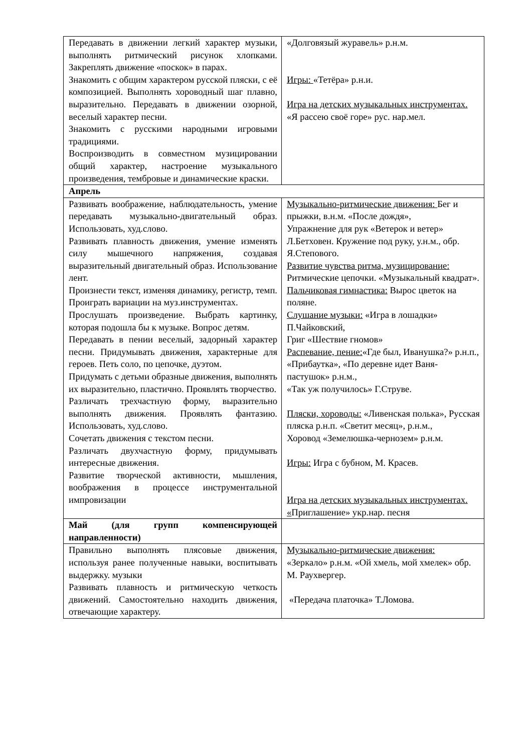| Передавать в движении легкий характер музыки, выполнять ритмический рисунок хлопками. Закреплять движение «поскок» в парах. Знакомить с общим характером русской пляски, с её композицией. Выполнять хороводный шаг плавно, выразительно. Передавать в движении озорной, веселый характер песни. Знакомить с русскими народными игровыми традициями. Воспроизводить в совместном музицировании общий характер, настроение музыкального произведения, тембровые и динамические краски. | «Долговязый журавель» р.н.м. Игры: «Тетёра» р.н.и. Игра на детских музыкальных инструментах. «Я рассею своё горе» рус. нар.мел. |
| Апрель | |
| Развивать воображение, наблюдательность, умение передавать музыкально-двигательный образ. Использовать, худ.слово. Развивать плавность движения, умение изменять силу мышечного напряжения, создавая выразительный двигательный образ. Использование лент. Произнести текст, изменяя динамику, регистр, темп. Проиграть вариации на муз.инструментах. Прослушать произведение. Выбрать картинку, которая подошла бы к музыке. Вопрос детям. Передавать в пении веселый, задорный характер песни. Придумывать движения, характерные для героев. Петь соло, по цепочке, дуэтом. Придумать с детьми образные движения, выполнять их выразительно, пластично. Проявлять творчество. Различать трехчастную форму, выразительно выполнять движения. Проявлять фантазию. Использовать, худ.слово. Сочетать движения с текстом песни. Различать двухчастную форму, придумывать интересные движения. Развитие творческой активности, мышления, воображения в процессе инструментальной импровизации | Музыкально-ритмические движения: Бег и прыжки, в.н.м. «После дождя», Упражнение для рук «Ветерок и ветер» Л.Бетховен. Кружение под руку, у.н.м., обр. Я.Степового. Развитие чувства ритма, музицирование: Ритмические цепочки. «Музыкальный квадрат». Пальчиковая гимнастика: Вырос цветок на поляне. Слушание музыки: «Игра в лошадки» П.Чайковский, Григ «Шествие гномов» Распевание, пение: «Где был, Иванушка?» р.н.п., «Прибаутка», «По деревне идет Ваня-пастушок» р.н.м., «Так уж получилось» Г.Струве. Пляски, хороводы: «Ливенская полька», Русская пляска р.н.п. «Светит месяц», р.н.м., Хоровод «Земелюшка-чернозем» р.н.м. Игры: Игра с бубном, М. Красев. Игра на детских музыкальных инструментах. « Приглашение» укр.нар. песня |
| Май (для групп компенсирующей направленности) | |
| Правильно выполнять плясовые движения, используя ранее полученные навыки, воспитывать выдержку. музыки Развивать плавность и ритмическую четкость движений. Самостоятельно находить движения, отвечающие характеру. | Музыкально-ритмические движения: «Зеркало» р.н.м. «Ой хмель, мой хмелек» обр. М. Раухвергер. «Передача платочка» Т.Ломова. |